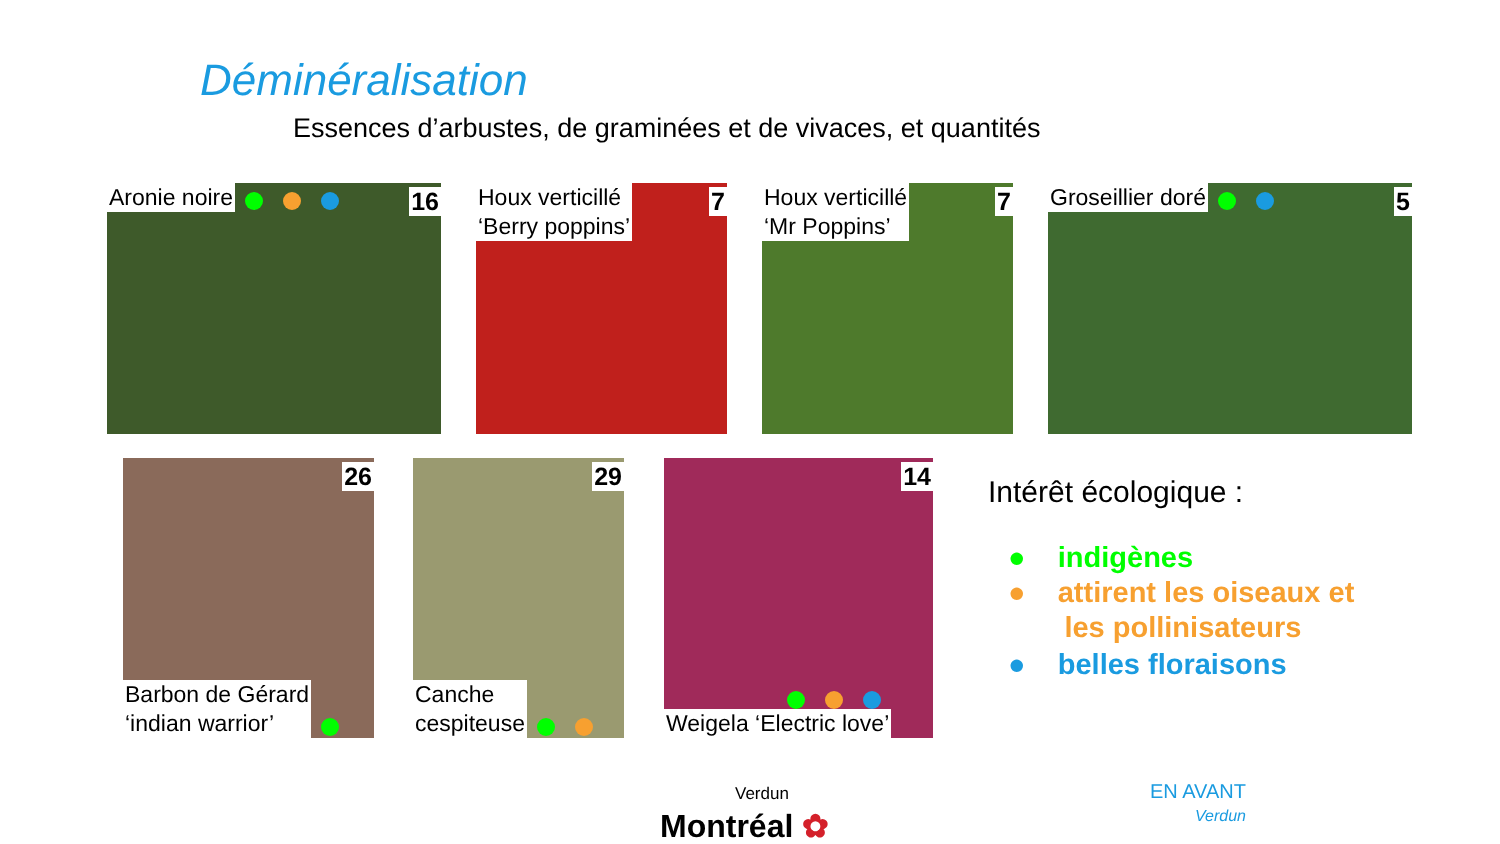Déminéralisation
Essences d’arbustes, de graminées et de vivaces, et quantités
Aronie noire 16
Houx verticillé
‘Berry poppins’
7
Houx verticillé
‘Mr Poppins’
7
Groseillier doré 5
26
Barbon de Gérard
‘indian warrior’
29
Canche
cespiteuse
14
Weigela ‘Electric love’
Intérêt écologique :
● indigènes
● attirent les oiseaux et
les pollinisateurs
● belles floraisons
Verdun
Montréal ✿
EN AVANT
Verdun